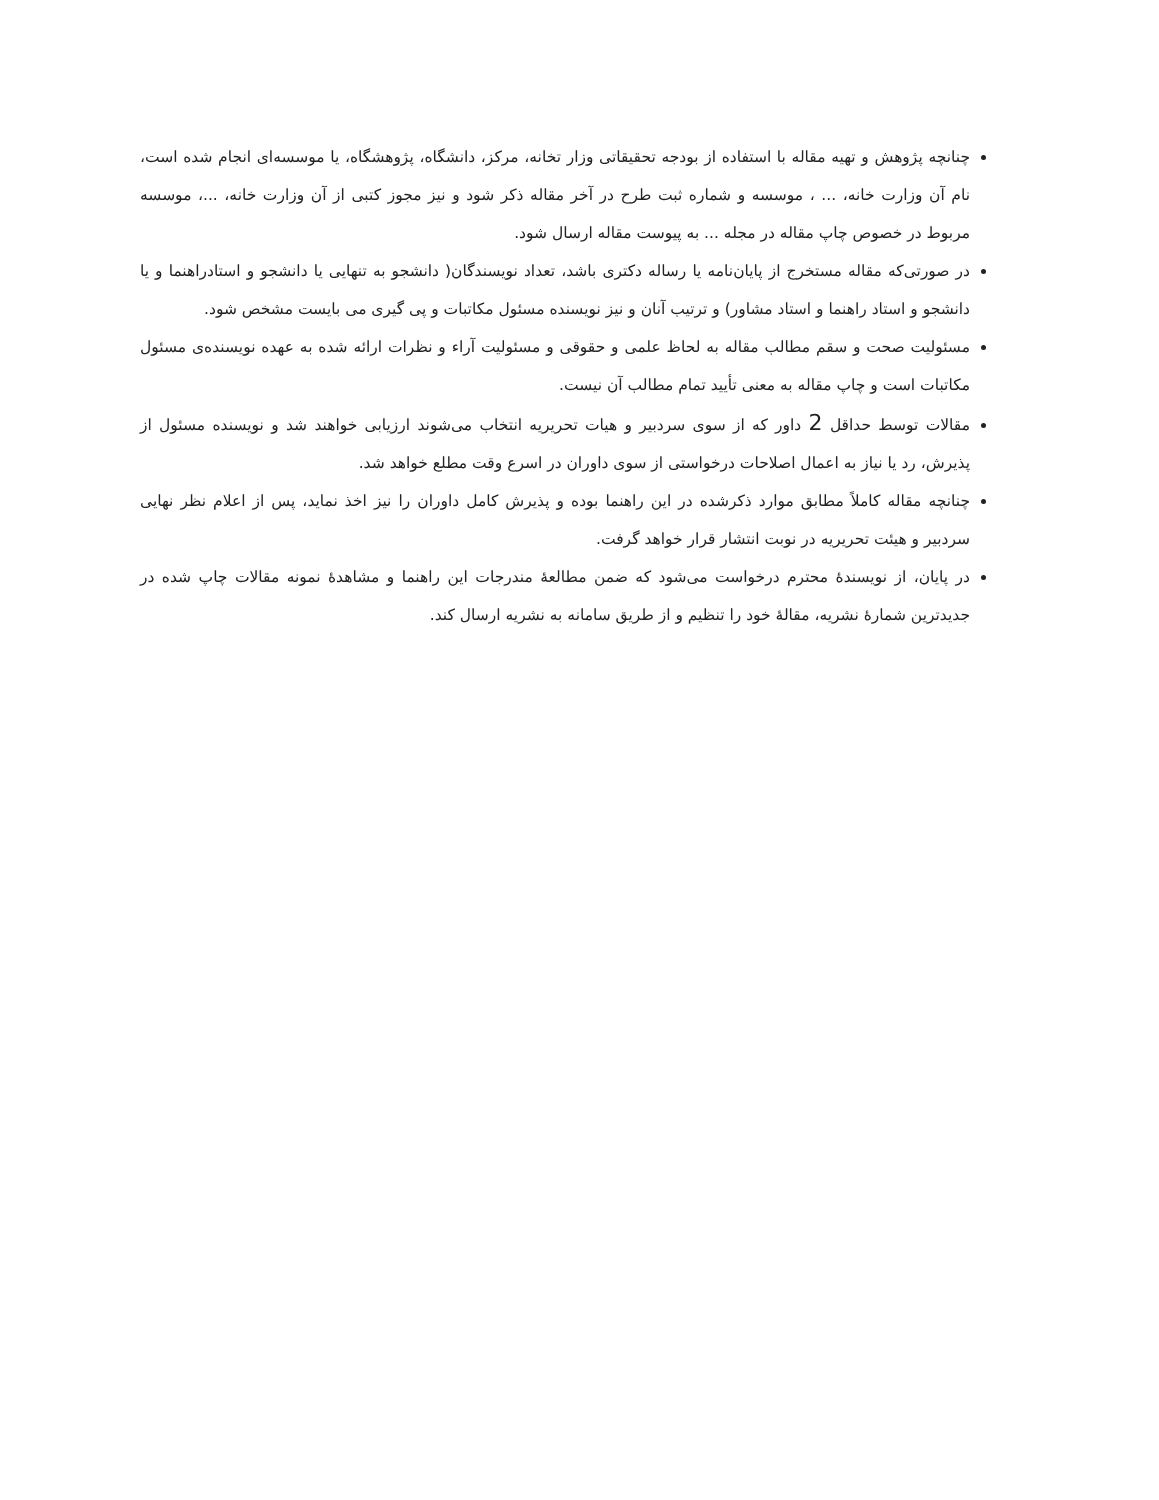چنانچه پژوهش و تهیه مقاله با استفاده از بودجه تحقیقاتی وزار تخانه، مرکز، دانشگاه، پژوهشگاه، یا موسسه‌ای انجام شده است، نام آن وزارت خانه، ... ، موسسه و شماره ثبت طرح در آخر مقاله ذکر شود و نیز مجوز کتبی از آن وزارت خانه، ...، موسسه مربوط در خصوص چاپ مقاله در مجله ... به پیوست مقاله ارسال شود.
در صورتی‌که مقاله مستخرج از پایان‌نامه یا رساله دکتری باشد، تعداد نویسندگان( دانشجو به تنهایی یا دانشجو و استادراهنما و یا دانشجو و استاد راهنما و استاد مشاور) و ترتیب آنان و نیز نویسنده مسئول مکاتبات و پی گیری می بایست مشخص شود.
مسئولیت صحت و سقم مطالب مقاله به لحاظ علمی و حقوقی و مسئولیت آراء و نظرات ارائه شده به عهده نویسنده‌ی مسئول مکاتبات است و چاپ مقاله به معنی تأیید تمام مطالب آن نیست.
مقالات توسط حداقل 2 داور که از سوی سردبیر و هیات تحریریه انتخاب می‌شوند ارزیابی خواهند شد و نویسنده مسئول از پذیرش، رد یا نیاز به اعمال اصلاحات درخواستی از سوی داوران در اسرع وقت مطلع خواهد شد.
چنانچه مقاله کاملاً مطابق موارد ذکرشده در این راهنما بوده و پذیرش کامل داوران را نیز اخذ نماید، پس از اعلام نظر نهایی سردبیر و هیئت تحریریه در نوبت انتشار قرار خواهد گرفت.
در پایان، از نویسندهٔ محترم درخواست می‌شود که ضمن مطالعهٔ مندرجات این راهنما و مشاهدهٔ نمونه مقالات چاپ شده در جدیدترین شمارهٔ نشریه، مقالهٔ خود را تنظیم و از طریق سامانه به نشریه ارسال کند.